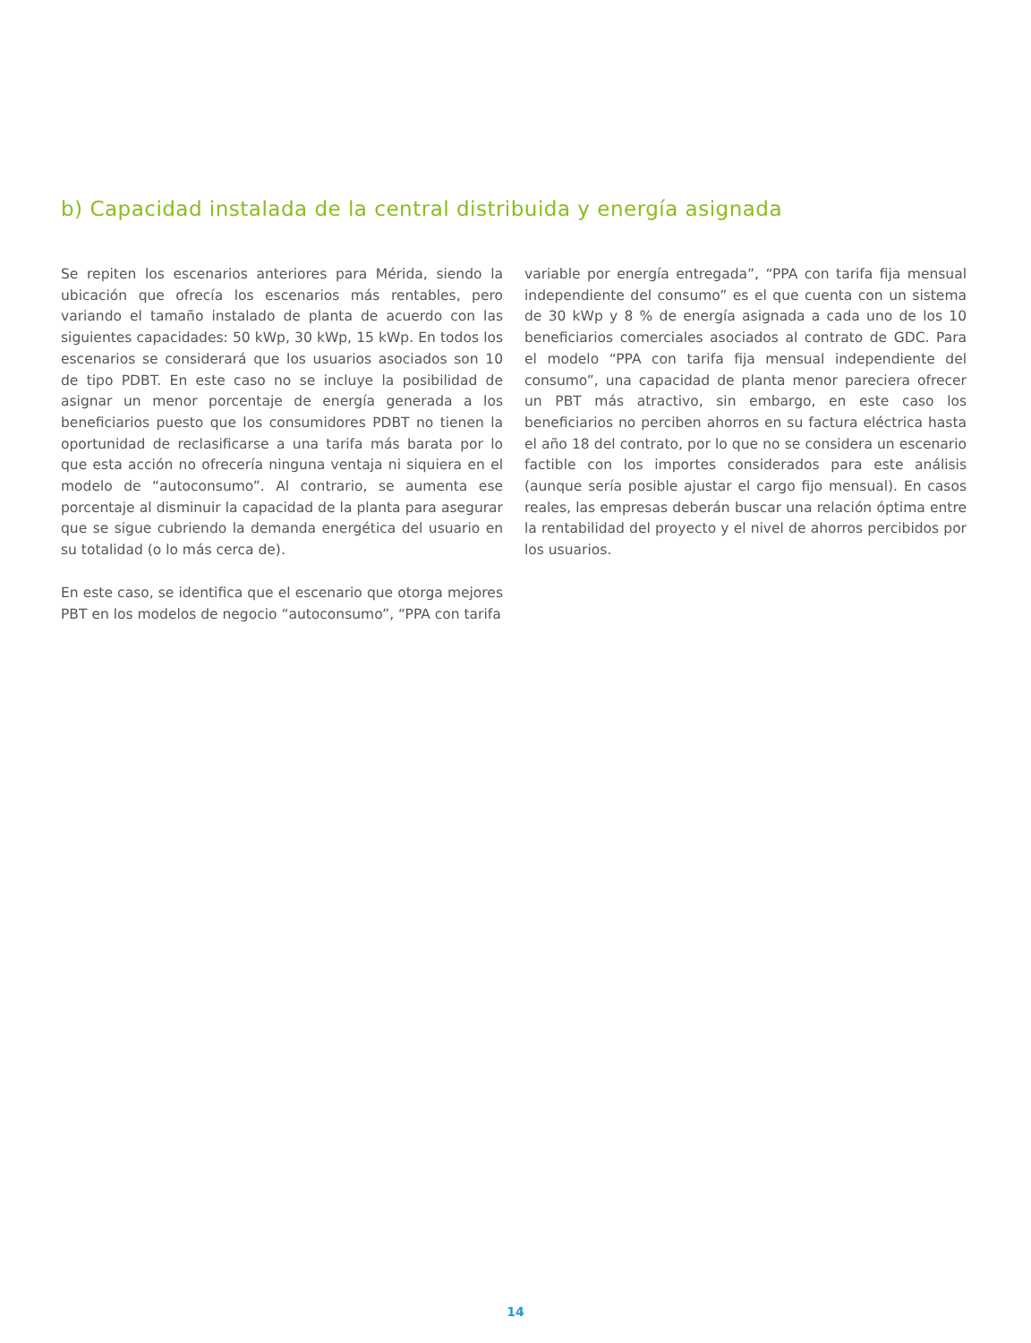b) Capacidad instalada de la central distribuida y energía asignada
Se repiten los escenarios anteriores para Mérida, siendo la ubicación que ofrecía los escenarios más rentables, pero variando el tamaño instalado de planta de acuerdo con las siguientes capacidades: 50 kWp, 30 kWp, 15 kWp. En todos los escenarios se considerará que los usuarios asociados son 10 de tipo PDBT. En este caso no se incluye la posibilidad de asignar un menor porcentaje de energía generada a los beneficiarios puesto que los consumidores PDBT no tienen la oportunidad de reclasificarse a una tarifa más barata por lo que esta acción no ofrecería ninguna ventaja ni siquiera en el modelo de “autoconsumo”. Al contrario, se aumenta ese porcentaje al disminuir la capacidad de la planta para asegurar que se sigue cubriendo la demanda energética del usuario en su totalidad (o lo más cerca de).
En este caso, se identifica que el escenario que otorga mejores PBT en los modelos de negocio “autoconsumo”, “PPA con tarifa
variable por energía entregada”, “PPA con tarifa fija mensual independiente del consumo” es el que cuenta con un sistema de 30 kWp y 8 % de energía asignada a cada uno de los 10 beneficiarios comerciales asociados al contrato de GDC. Para el modelo “PPA con tarifa fija mensual independiente del consumo”, una capacidad de planta menor pareciera ofrecer un PBT más atractivo, sin embargo, en este caso los beneficiarios no perciben ahorros en su factura eléctrica hasta el año 18 del contrato, por lo que no se considera un escenario factible con los importes considerados para este análisis (aunque sería posible ajustar el cargo fijo mensual). En casos reales, las empresas deberán buscar una relación óptima entre la rentabilidad del proyecto y el nivel de ahorros percibidos por los usuarios.
14